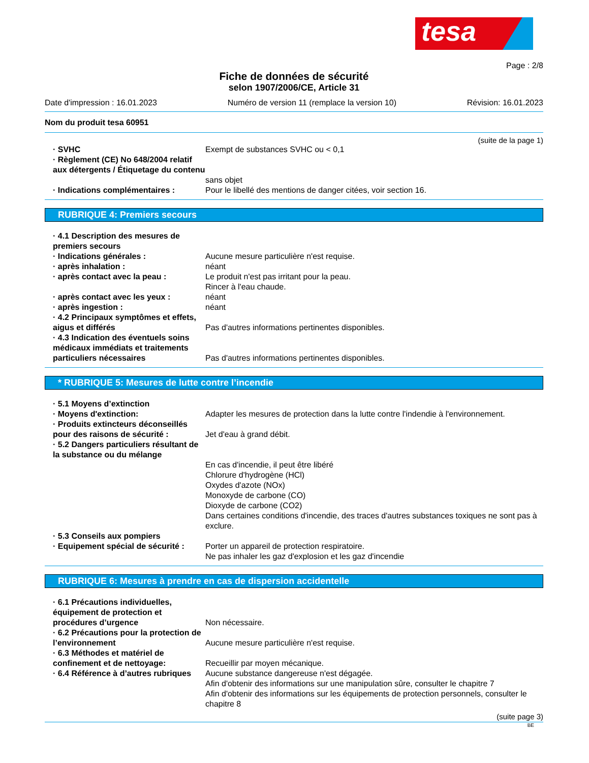tesa
Page : 2/8
Fiche de données de sécurité
selon 1907/2006/CE, Article 31
Date d'impression : 16.01.2023 Numéro de version 11 (remplace la version 10) Révision: 16.01.2023
Nom du produit tesa 60951
(suite de la page 1)
· SVHC Exempt de substances SVHC ou < 0,1
· Règlement (CE) No 648/2004 relatif aux détergents / Étiquetage du contenu
sans objet
· Indications complémentaires : Pour le libellé des mentions de danger citées, voir section 16.
RUBRIQUE 4: Premiers secours
· 4.1 Description des mesures de premiers secours
· Indications générales : Aucune mesure particulière n'est requise.
· après inhalation : néant
· après contact avec la peau : Le produit n'est pas irritant pour la peau.
Rincer à l'eau chaude.
· après contact avec les yeux : néant
· après ingestion : néant
· 4.2 Principaux symptômes et effets, aigus et différés
Pas d'autres informations pertinentes disponibles.
· 4.3 Indication des éventuels soins médicaux immédiats et traitements particuliers nécessaires
Pas d'autres informations pertinentes disponibles.
* RUBRIQUE 5: Mesures de lutte contre l’incendie
· 5.1 Moyens d’extinction
· Moyens d'extinction: Adapter les mesures de protection dans la lutte contre l'indendie à l'environnement.
· Produits extincteurs déconseillés pour des raisons de sécurité :
Jet d'eau à grand débit.
· 5.2 Dangers particuliers résultant de la substance ou du mélange
En cas d'incendie, il peut être libéré
Chlorure d'hydrogène (HCl)
Oxydes d'azote (NOx)
Monoxyde de carbone (CO)
Dioxyde de carbone (CO2)
Dans certaines conditions d'incendie, des traces d'autres substances toxiques ne sont pas à exclure.
· 5.3 Conseils aux pompiers
· Equipement spécial de sécurité :
Porter un appareil de protection respiratoire.
Ne pas inhaler les gaz d'explosion et les gaz d'incendie
RUBRIQUE 6: Mesures à prendre en cas de dispersion accidentelle
· 6.1 Précautions individuelles, équipement de protection et procédures d’urgence
Non nécessaire.
· 6.2 Précautions pour la protection de l’environnement
Aucune mesure particulière n'est requise.
· 6.3 Méthodes et matériel de confinement et de nettoyage:
Recueillir par moyen mécanique.
· 6.4 Référence à d’autres rubriques
Aucune substance dangereuse n'est dégagée.
Afin d'obtenir des informations sur une manipulation sûre, consulter le chapitre 7
Afin d'obtenir des informations sur les équipements de protection personnels, consulter le chapitre 8
(suite page 3)
BE